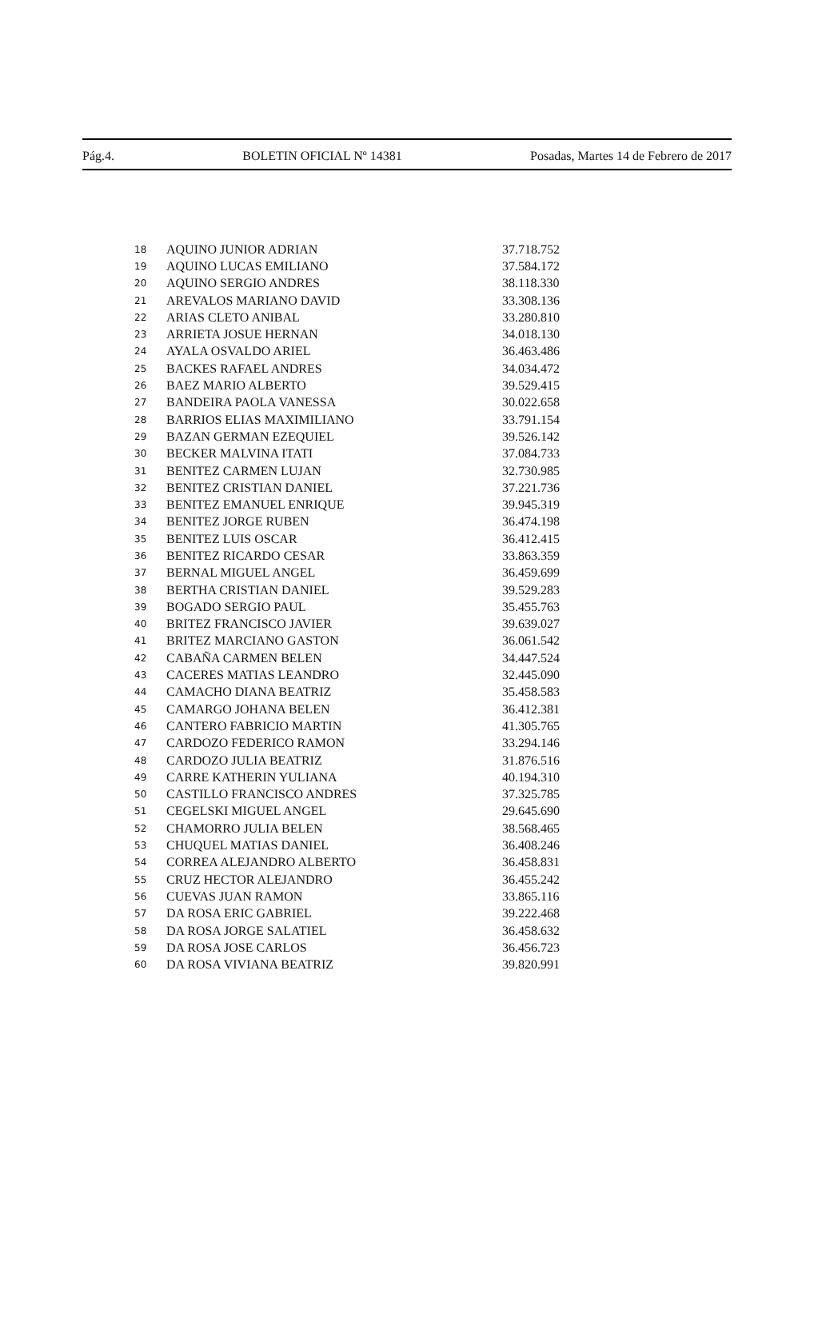Pág.4. BOLETIN OFICIAL Nº 14381 Posadas, Martes 14 de Febrero de 2017
| 18 | AQUINO JUNIOR ADRIAN | 37.718.752 |
| 19 | AQUINO LUCAS EMILIANO | 37.584.172 |
| 20 | AQUINO SERGIO ANDRES | 38.118.330 |
| 21 | AREVALOS MARIANO DAVID | 33.308.136 |
| 22 | ARIAS CLETO ANIBAL | 33.280.810 |
| 23 | ARRIETA JOSUE HERNAN | 34.018.130 |
| 24 | AYALA OSVALDO ARIEL | 36.463.486 |
| 25 | BACKES RAFAEL ANDRES | 34.034.472 |
| 26 | BAEZ MARIO ALBERTO | 39.529.415 |
| 27 | BANDEIRA PAOLA VANESSA | 30.022.658 |
| 28 | BARRIOS ELIAS MAXIMILIANO | 33.791.154 |
| 29 | BAZAN GERMAN EZEQUIEL | 39.526.142 |
| 30 | BECKER MALVINA ITATI | 37.084.733 |
| 31 | BENITEZ CARMEN LUJAN | 32.730.985 |
| 32 | BENITEZ CRISTIAN DANIEL | 37.221.736 |
| 33 | BENITEZ EMANUEL ENRIQUE | 39.945.319 |
| 34 | BENITEZ JORGE RUBEN | 36.474.198 |
| 35 | BENITEZ LUIS OSCAR | 36.412.415 |
| 36 | BENITEZ RICARDO CESAR | 33.863.359 |
| 37 | BERNAL MIGUEL ANGEL | 36.459.699 |
| 38 | BERTHA CRISTIAN DANIEL | 39.529.283 |
| 39 | BOGADO SERGIO PAUL | 35.455.763 |
| 40 | BRITEZ FRANCISCO JAVIER | 39.639.027 |
| 41 | BRITEZ MARCIANO GASTON | 36.061.542 |
| 42 | CABAÑA CARMEN BELEN | 34.447.524 |
| 43 | CACERES MATIAS LEANDRO | 32.445.090 |
| 44 | CAMACHO DIANA BEATRIZ | 35.458.583 |
| 45 | CAMARGO JOHANA BELEN | 36.412.381 |
| 46 | CANTERO FABRICIO MARTIN | 41.305.765 |
| 47 | CARDOZO FEDERICO RAMON | 33.294.146 |
| 48 | CARDOZO JULIA BEATRIZ | 31.876.516 |
| 49 | CARRE KATHERIN YULIANA | 40.194.310 |
| 50 | CASTILLO FRANCISCO ANDRES | 37.325.785 |
| 51 | CEGELSKI MIGUEL ANGEL | 29.645.690 |
| 52 | CHAMORRO JULIA BELEN | 38.568.465 |
| 53 | CHUQUEL MATIAS DANIEL | 36.408.246 |
| 54 | CORREA ALEJANDRO ALBERTO | 36.458.831 |
| 55 | CRUZ HECTOR ALEJANDRO | 36.455.242 |
| 56 | CUEVAS JUAN RAMON | 33.865.116 |
| 57 | DA ROSA ERIC GABRIEL | 39.222.468 |
| 58 | DA ROSA JORGE SALATIEL | 36.458.632 |
| 59 | DA ROSA JOSE CARLOS | 36.456.723 |
| 60 | DA ROSA VIVIANA BEATRIZ | 39.820.991 |